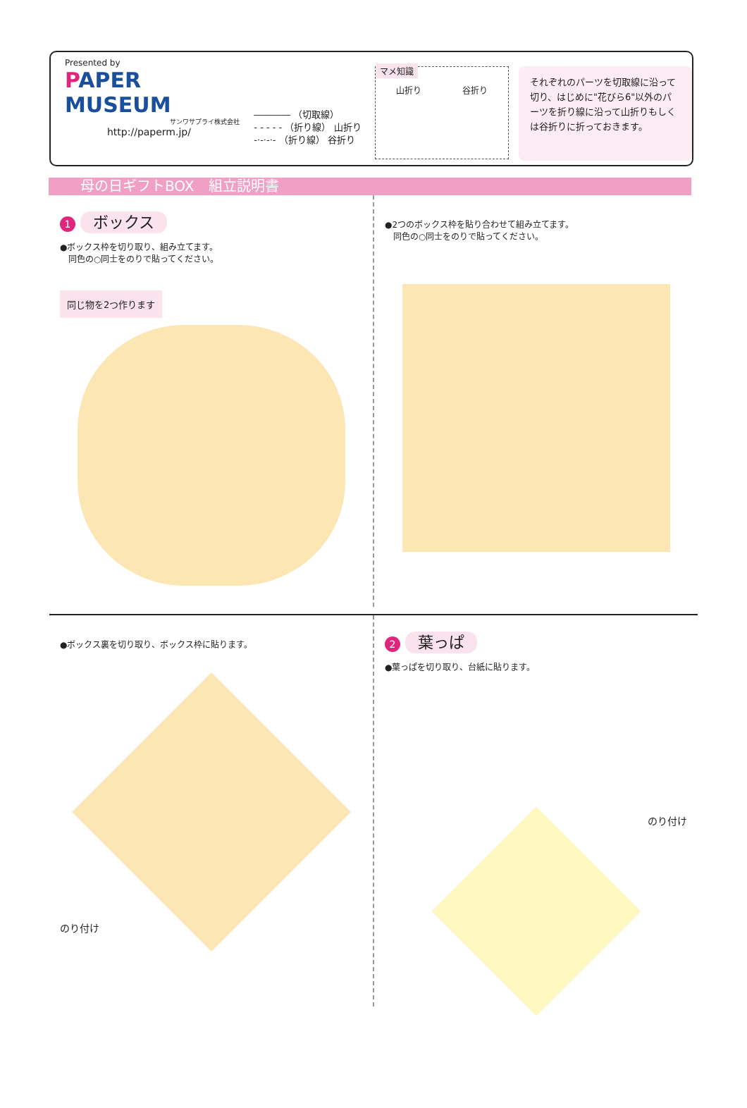Presented by
PAPER MUSEUM
サンワサプライ株式会社
http://paperm.jp/
―――― （切取線）
- - - - - （折り線） 山折り
-·-·-·- （折り線） 谷折り
マメ知識
山折り 谷折り
それぞれのパーツを切取線に沿って切り、はじめに"花びら6"以外のパーツを折り線に沿って山折りもしくは谷折りに折っておきます。
母の日ギフトBOX　組立説明書
1 ボックス
●ボックス枠を切り取り、組み立てます。
　同色の○同士をのりで貼ってください。
同じ物を2つ作ります
●2つのボックス枠を貼り合わせて組み立てます。
　同色の○同士をのりで貼ってください。
●ボックス裏を切り取り、ボックス枠に貼ります。
のり付け
2 葉っぱ
●葉っぱを切り取り、台紙に貼ります。
のり付け